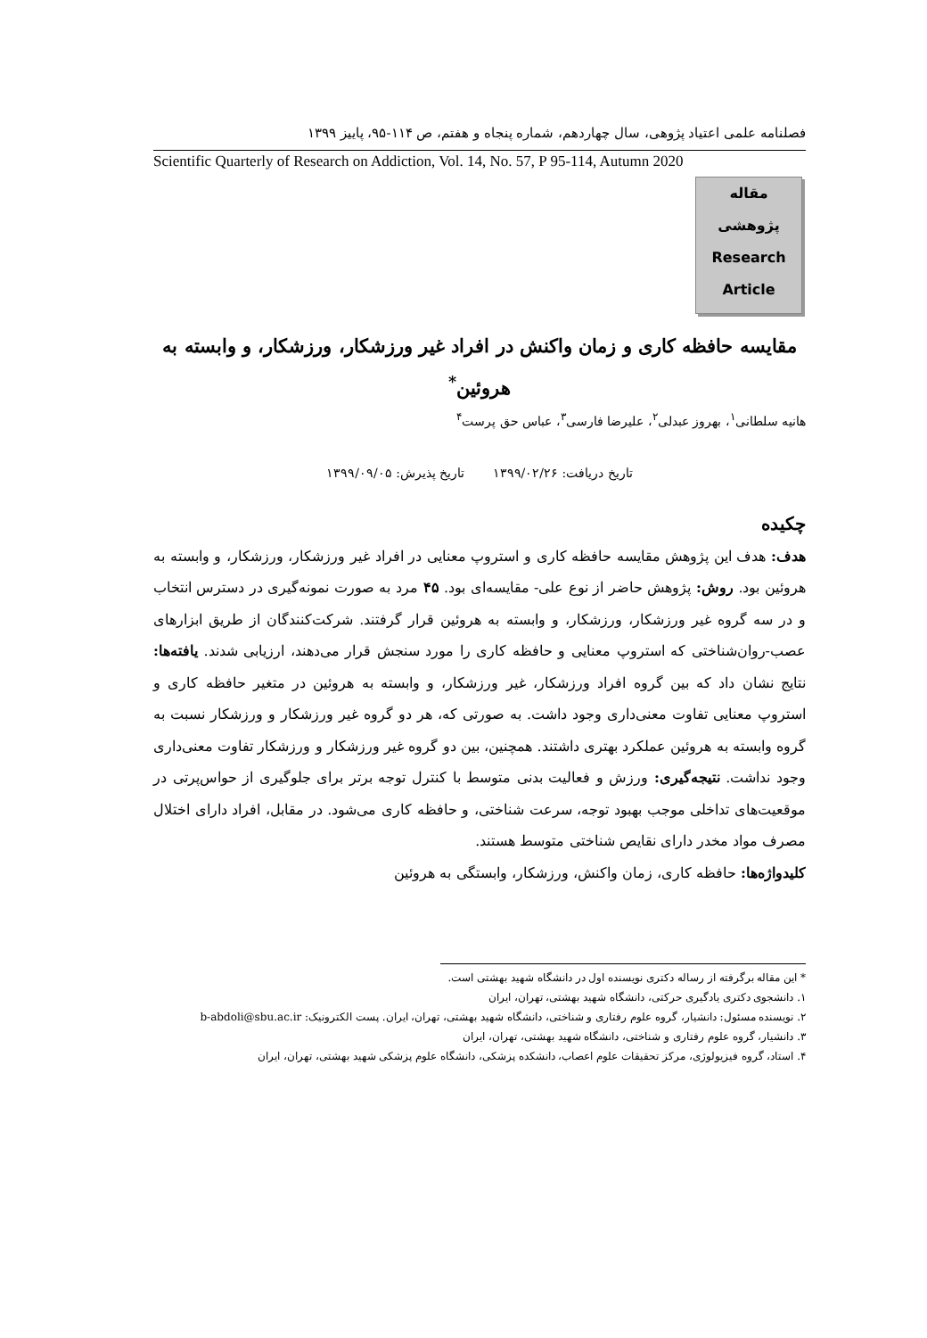فصلنامه علمی اعتیاد پژوهی، سال چهاردهم، شماره پنجاه و هفتم، ص ۱۱۴-۹۵، پاییز ۱۳۹۹
Scientific Quarterly of Research on Addiction, Vol. 14, No. 57, P 95-114, Autumn 2020
مقاله
پژوهشی
Research
Article
مقایسه حافظه کاری و زمان واکنش در افراد غیر ورزشکار، ورزشکار، و وابسته به هروئین<sup>*</sup>
هانیه سلطانی<sup>۱</sup>، بهروز عبدلی<sup>۲</sup>، علیرضا فارسی<sup>۳</sup>، عباس حق پرست<sup>۴</sup>
تاریخ دریافت: ۱۳۹۹/۰۲/۲۶ تاریخ پذیرش: ۱۳۹۹/۰۹/۰۵
چکیده
هدف: هدف این پژوهش مقایسه حافظه کاری و استروپ معنایی در افراد غیر ورزشکار، ورزشکار، و وابسته به هروئین بود. روش: پژوهش حاضر از نوع علی- مقایسه‌ای بود. ۴۵ مرد به صورت نمونه‌گیری در دسترس انتخاب و در سه گروه غیر ورزشکار، ورزشکار، و وابسته به هروئین قرار گرفتند. شرکت‌کنندگان از طریق ابزارهای عصب-روان‌شناختی که استروپ معنایی و حافظه کاری را مورد سنجش قرار می‌دهند، ارزیابی شدند. یافته‌ها: نتایج نشان داد که بین گروه افراد ورزشکار، غیر ورزشکار، و وابسته به هروئین در متغیر حافظه کاری و استروپ معنایی تفاوت معنی‌داری وجود داشت. به صورتی که، هر دو گروه غیر ورزشکار و ورزشکار نسبت به گروه وابسته به هروئین عملکرد بهتری داشتند. همچنین، بین دو گروه غیر ورزشکار و ورزشکار تفاوت معنی‌داری وجود نداشت. نتیجه‌گیری: ورزش و فعالیت بدنی متوسط با کنترل توجه برتر برای جلوگیری از حواس‌پرتی در موقعیت‌های تداخلی موجب بهبود توجه، سرعت شناختی، و حافظه کاری می‌شود. در مقابل، افراد دارای اختلال مصرف مواد مخدر دارای نقایص شناختی متوسط هستند.
کلیدواژه‌ها: حافظه کاری، زمان واکنش، ورزشکار، وابستگی به هروئین
* این مقاله برگرفته از رساله دکتری نویسنده اول در دانشگاه شهید بهشتی است.
۱. دانشجوی دکتری یادگیری حرکتی، دانشگاه شهید بهشتی، تهران، ایران
۲. نویسنده مسئول: دانشیار، گروه علوم رفتاری و شناختی، دانشگاه شهید بهشتی، تهران، ایران. پست الکترونیک: b-abdoli@sbu.ac.ir
۳. دانشیار، گروه علوم رفتاری و شناختی، دانشگاه شهید بهشتی، تهران، ایران
۴. استاد، گروه فیزیولوژی، مرکز تحقیقات علوم اعصاب، دانشکده پزشکی، دانشگاه علوم پزشکی شهید بهشتی، تهران، ایران